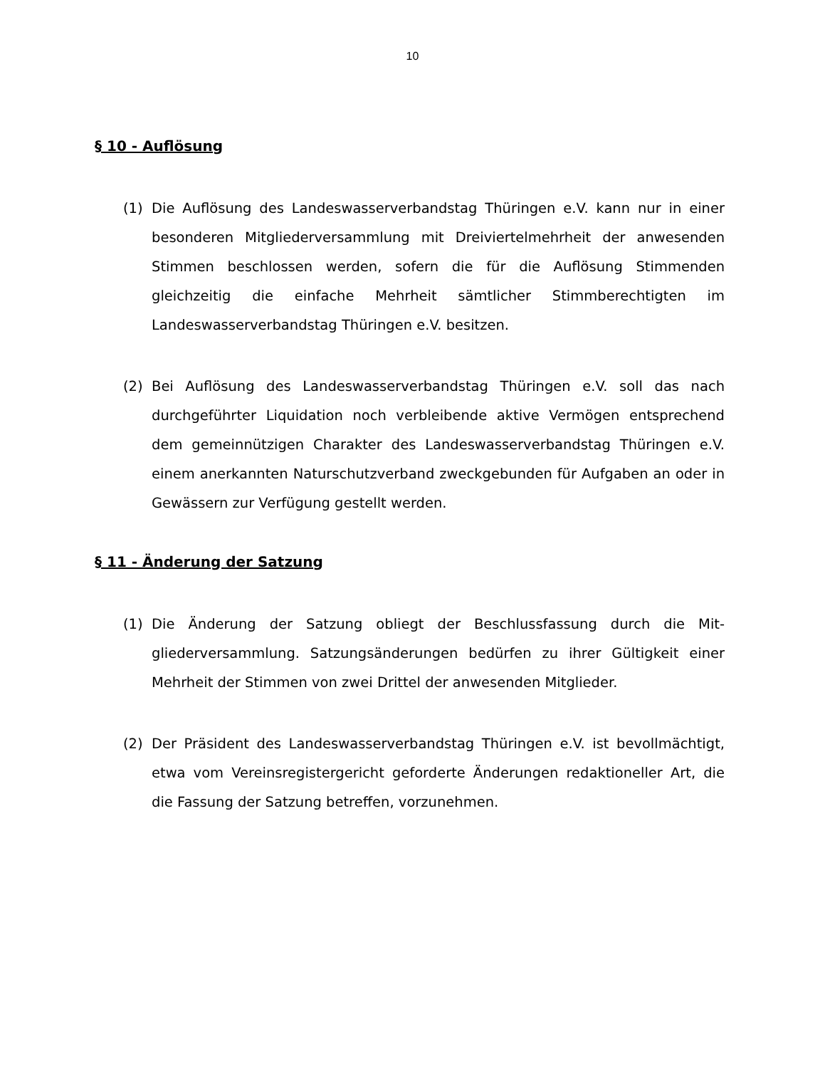10
§ 10 - Auflösung
(1) Die Auflösung des Landeswasserverbandstag Thüringen e.V. kann nur in einer besonderen Mitgliederversammlung mit Dreiviertelmehrheit der anwesenden Stimmen beschlossen werden, sofern die für die Auf­lösung Stimmenden gleichzeitig die einfache Mehrheit sämtlicher Stimmberechtigten im Landeswasserverbandstag Thüringen e.V. besit­zen.
(2) Bei Auflösung des Landeswasserverbandstag Thüringen e.V. soll das nach durchgeführter Liquidation noch verbleibende aktive Vermögen entsprechend dem gemeinnützigen Charakter des Landeswasserver­bandstag Thüringen e.V. einem anerkannten Naturschutzverband zweckgebunden für Aufgaben an oder in Gewässern zur Verfügung ge­stellt werden.
§ 11 - Änderung der Satzung
(1) Die Änderung der Satzung obliegt der Beschlussfassung durch die Mit­gliederversammlung. Satzungsänderungen bedürfen zu ihrer Gültigkeit einer Mehrheit der Stimmen von zwei Drittel der anwesenden Mitglie­der.
(2) Der Präsident des Landeswasserverbandstag Thüringen e.V. ist bevoll­mächtigt, etwa vom Vereinsregistergericht geforderte Änderungen re­daktioneller Art, die die Fassung der Satzung betreffen, vorzunehmen.